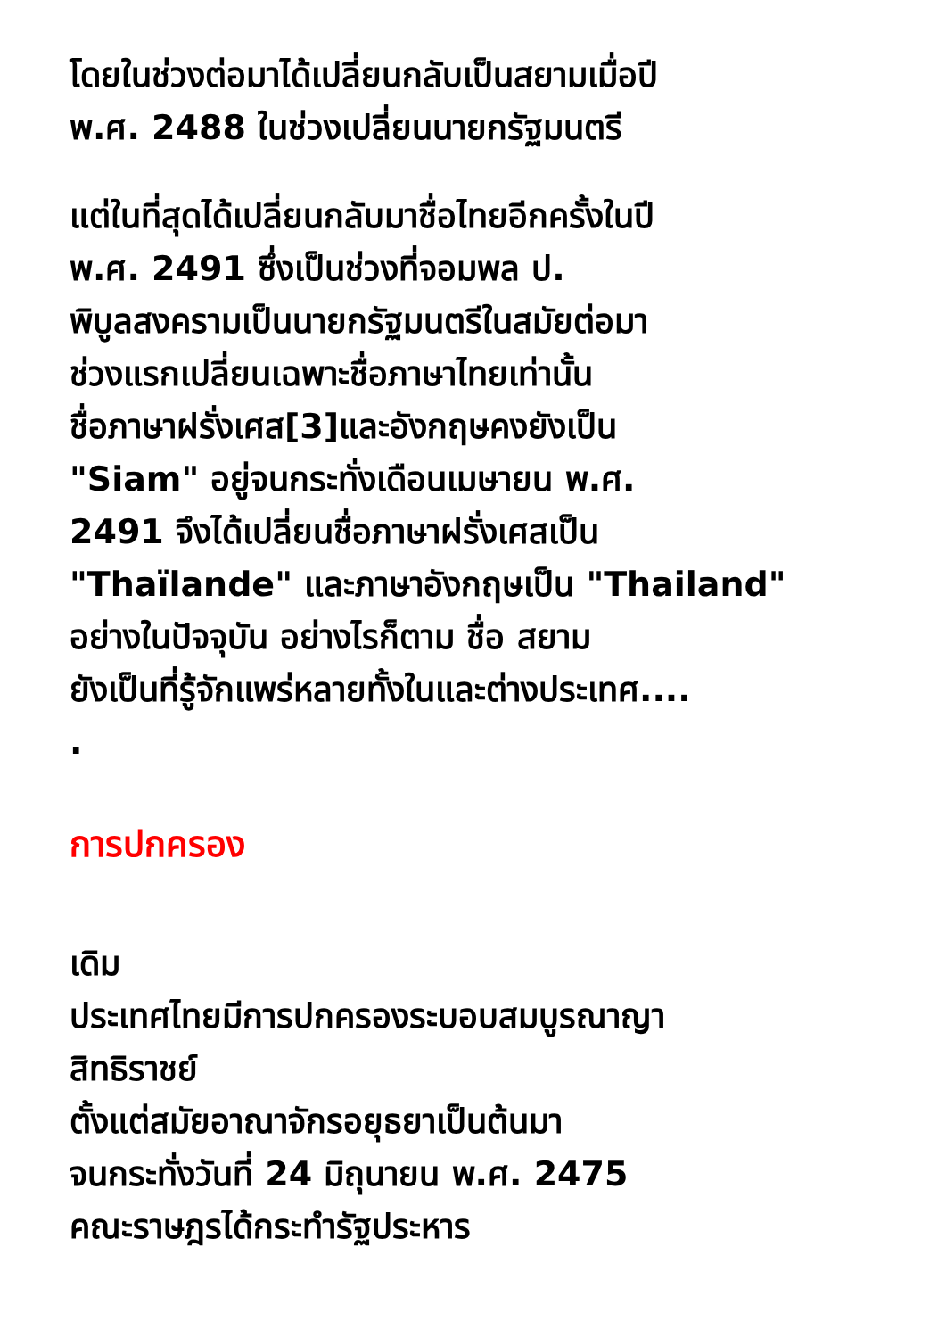โดยในช่วงต่อมาได้เปลี่ยนกลับเป็นสยามเมื่อปี
พ.ศ. 2488 ในช่วงเปลี่ยนนายกรัฐมนตรี
แต่ในที่สุดได้เปลี่ยนกลับมาชื่อไทยอีกครั้งในปี
พ.ศ. 2491 ซึ่งเป็นช่วงที่จอมพล ป.
พิบูลสงครามเป็นนายกรัฐมนตรีในสมัยต่อมา
ช่วงแรกเปลี่ยนเฉพาะชื่อภาษาไทยเท่านั้น
ชื่อภาษาฝรั่งเศส[3]และอังกฤษคงยังเป็น
"Siam" อยู่จนกระทั่งเดือนเมษายน พ.ศ.
2491 จึงได้เปลี่ยนชื่อภาษาฝรั่งเศสเป็น
"Thaïlande" และภาษาอังกฤษเป็น "Thailand"
อย่างในปัจจุบัน อย่างไรก็ตาม ชื่อ สยาม
ยังเป็นที่รู้จักแพร่หลายทั้งในและต่างประเทศ....
.
การปกครอง
เดิม
ประเทศไทยมีการปกครองระบอบสมบูรณาญา
สิทธิราชย์
ตั้งแต่สมัยอาณาจักรอยุธยาเป็นต้นมา
จนกระทั่งวันที่ 24 มิถุนายน พ.ศ. 2475
คณะราษฎรได้กระทำรัฐประหาร